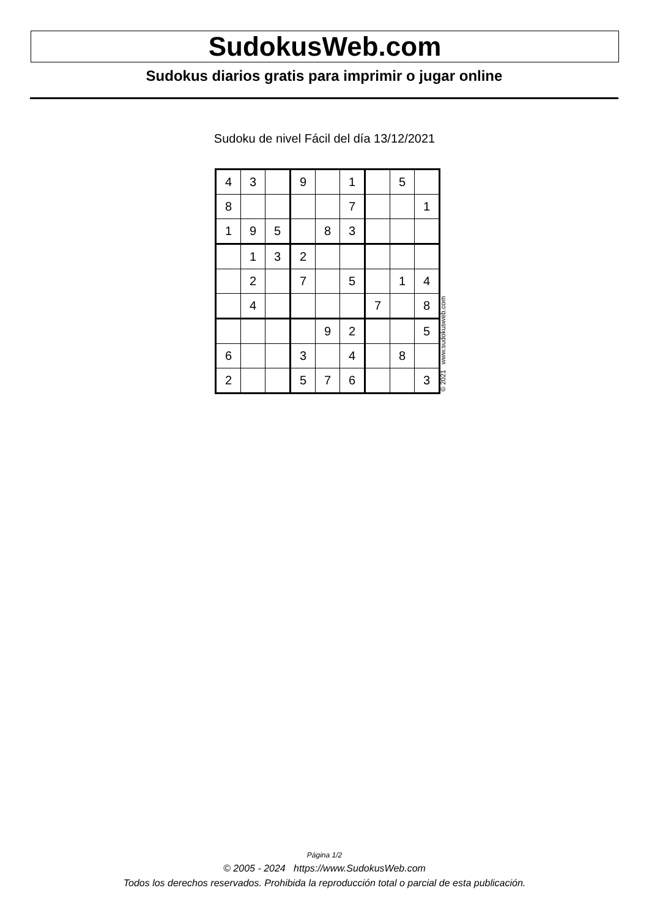SudokusWeb.com
Sudokus diarios gratis para imprimir o jugar online
Sudoku de nivel Fácil del día 13/12/2021
| 4 | 3 | | 9 | | 1 | | 5 | |
| 8 | | | | | 7 | | | 1 |
| 1 | 9 | 5 | | 8 | 3 | | | |
| | 1 | 3 | 2 | | | | | |
| | 2 | | 7 | | 5 | | 1 | 4 |
| | 4 | | | | | 7 | | 8 |
| | | | | 9 | 2 | | | 5 |
| 6 | | | 3 | | 4 | | 8 | |
| 2 | | | 5 | 7 | 6 | | | 3 |
© 2021 www.sudokusweb.com
Página 1/2
© 2005 - 2024 https://www.SudokusWeb.com
Todos los derechos reservados. Prohibida la reproducción total o parcial de esta publicación.